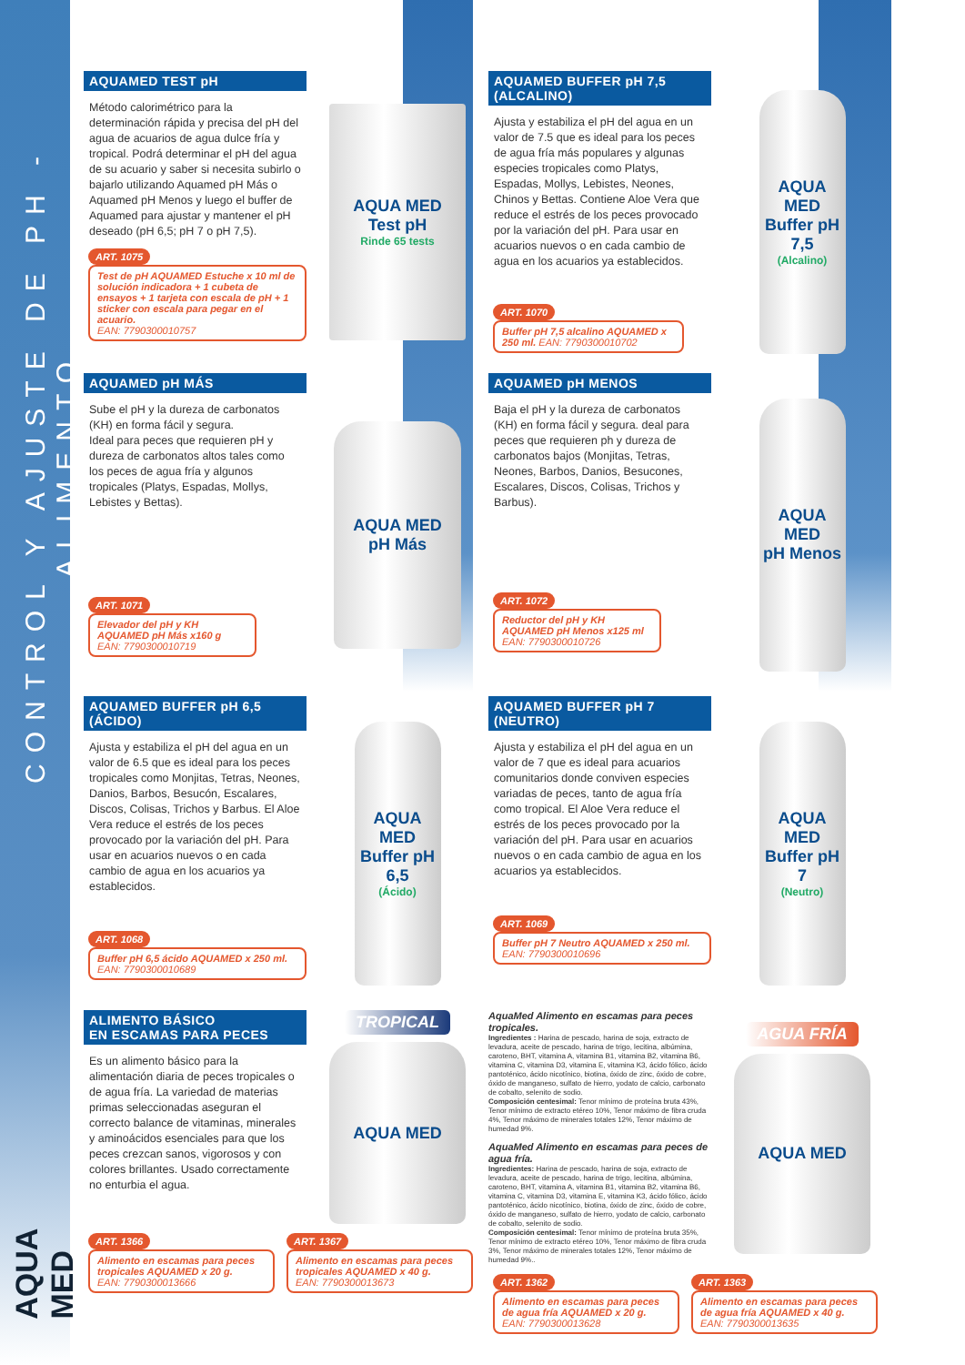CONTROL Y AJUSTE DE PH - ALIMENTO
AQUA MED
AQUAMED TEST pH
Método calorimétrico para la determinación rápida y precisa del pH del agua de acuarios de agua dulce fría y tropical. Podrá determinar el pH del agua de su acuario y saber si necesita subirlo o bajarlo utilizando Aquamed pH Más o Aquamed pH Menos y luego el buffer de Aquamed para ajustar y mantener el pH deseado (pH 6,5; pH 7 o pH 7,5).
ART. 1075
Test de pH AQUAMED Estuche x 10 ml de solución indicadora + 1 cubeta de ensayos + 1 tarjeta con escala de pH + 1 sticker con escala para pegar en el acuario.
EAN: 7790300010757
AQUA MED
Test pH
Rinde 65 tests
AQUAMED BUFFER pH 7,5 (ALCALINO)
Ajusta y estabiliza el pH del agua en un valor de 7.5 que es ideal para los peces de agua fría más populares y algunas especies tropicales como Platys, Espadas, Mollys, Lebistes, Neones, Chinos y Bettas. Contiene Aloe Vera que reduce el estrés de los peces provocado por la variación del pH. Para usar en acuarios nuevos o en cada cambio de agua en los acuarios ya establecidos.
ART. 1070
Buffer pH 7,5 alcalino AQUAMED x 250 ml. EAN: 7790300010702
AQUA MED
Buffer pH 7,5
(Alcalino)
AQUAMED pH MÁS
Sube el pH y la dureza de carbonatos (KH) en forma fácil y segura.
Ideal para peces que requieren pH y dureza de carbonatos altos tales como los peces de agua fría y algunos tropicales (Platys, Espadas, Mollys, Lebistes y Bettas).
ART. 1071
Elevador del pH y KH AQUAMED pH Más x160 g
EAN: 7790300010719
AQUA MED
pH Más
AQUAMED pH MENOS
Baja el pH y la dureza de carbonatos (KH) en forma fácil y segura. deal para peces que requieren ph y dureza de carbonatos bajos (Monjitas, Tetras, Neones, Barbos, Danios, Besucones, Escalares, Discos, Colisas, Trichos y Barbus).
ART. 1072
Reductor del pH y KH AQUAMED pH Menos x125 ml
EAN: 7790300010726
AQUA MED
pH Menos
AQUAMED BUFFER pH 6,5 (ÁCIDO)
Ajusta y estabiliza el pH del agua en un valor de 6.5 que es ideal para los peces tropicales como Monjitas, Tetras, Neones, Danios, Barbos, Besucón, Escalares, Discos, Colisas, Trichos y Barbus. El Aloe Vera reduce el estrés de los peces provocado por la variación del pH. Para usar en acuarios nuevos o en cada cambio de agua en los acuarios ya establecidos.
ART. 1068
Buffer pH 6,5 ácido AQUAMED x 250 ml.
EAN: 7790300010689
AQUA MED
Buffer pH 6,5
(Ácido)
AQUAMED BUFFER pH 7 (NEUTRO)
Ajusta y estabiliza el pH del agua en un valor de 7 que es ideal para acuarios comunitarios donde conviven especies variadas de peces, tanto de agua fría como tropical. El Aloe Vera reduce el estrés de los peces provocado por la variación del pH. Para usar en acuarios nuevos o en cada cambio de agua en los acuarios ya establecidos.
ART. 1069
Buffer pH 7 Neutro AQUAMED x 250 ml.
EAN: 7790300010696
AQUA MED
Buffer pH 7
(Neutro)
ALIMENTO BÁSICO
EN ESCAMAS PARA PECES
Es un alimento básico para la alimentación diaria de peces tropicales o de agua fría. La variedad de materias primas seleccionadas aseguran el correcto balance de vitaminas, minerales y aminoácidos esenciales para que los peces crezcan sanos, vigorosos y con colores brillantes. Usado correctamente no enturbia el agua.
TROPICAL
AQUA MED
ART. 1366
Alimento en escamas para peces tropicales AQUAMED x 20 g.
EAN: 7790300013666
ART. 1367
Alimento en escamas para peces tropicales AQUAMED x 40 g.
EAN: 7790300013673
AquaMed Alimento en escamas para peces tropicales.
Ingredientes : Harina de pescado, harina de soja, extracto de levadura, aceite de pescado, harina de trigo, lecitina, albúmina, caroteno, BHT, vitamina A, vitamina B1, vitamina B2, vitamina B6, vitamina C, vitamina D3, vitamina E, vitamina K3, ácido fólico, ácido pantoténico, ácido nicotínico, biotina, óxido de zinc, óxido de cobre, óxido de manganeso, sulfato de hierro, yodato de calcio, carbonato de cobalto, selenito de sodio.
Composición centesimal: Tenor mínimo de proteína bruta 43%, Tenor mínimo de extracto etéreo 10%, Tenor máximo de fibra cruda 4%, Tenor máximo de minerales totales 12%, Tenor máximo de humedad 9%.
AquaMed Alimento en escamas para peces de agua fría.
Ingredientes: Harina de pescado, harina de soja, extracto de levadura, aceite de pescado, harina de trigo, lecitina, albúmina, caroteno, BHT, vitamina A, vitamina B1, vitamina B2, vitamina B6, vitamina C, vitamina D3, vitamina E, vitamina K3, ácido fólico, ácido pantoténico, ácido nicotínico, biotina, óxido de zinc, óxido de cobre, óxido de manganeso, sulfato de hierro, yodato de calcio, carbonato de cobalto, selenito de sodio.
Composición centesimal: Tenor mínimo de proteína bruta 35%, Tenor mínimo de extracto etéreo 10%, Tenor máximo de fibra cruda 3%, Tenor máximo de minerales totales 12%, Tenor máximo de humedad 9%..
AGUA FRÍA
AQUA MED
ART. 1362
Alimento en escamas para peces de agua fría AQUAMED x 20 g.
EAN: 7790300013628
ART. 1363
Alimento en escamas para peces de agua fría AQUAMED x 40 g.
EAN: 7790300013635